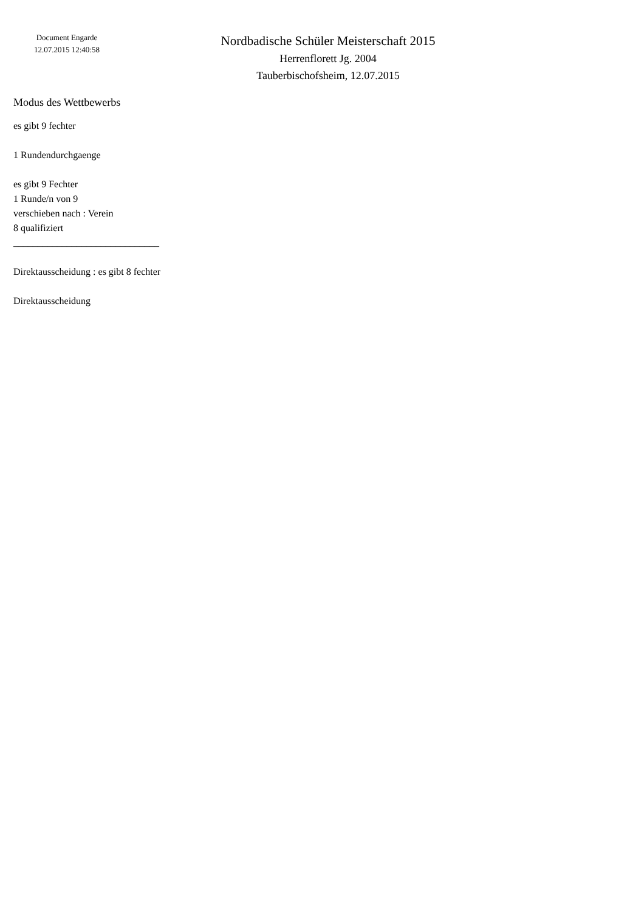Document Engarde
12.07.2015 12:40:58
Nordbadische Schüler Meisterschaft 2015
Herrenflorett Jg. 2004
Tauberbischofsheim, 12.07.2015
Modus des Wettbewerbs
es gibt 9 fechter
1 Rundendurchgaenge
es gibt 9 Fechter
1 Runde/n von 9
verschieben nach : Verein
8 qualifiziert
______________________________
Direktausscheidung : es gibt 8 fechter
Direktausscheidung